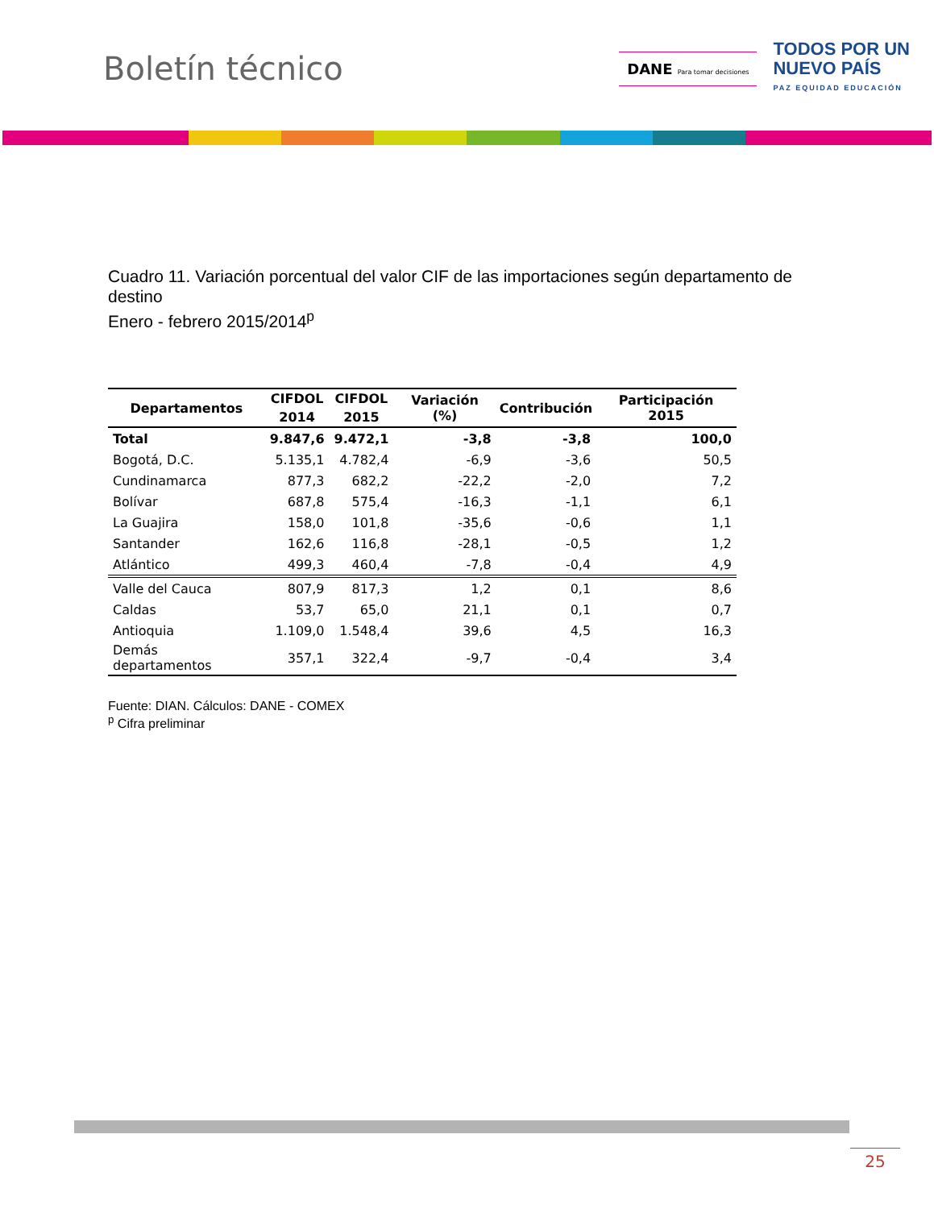Boletín técnico
DANE Para tomar decisiones
TODOS POR UN
NUEVO PAÍS
PAZ EQUIDAD EDUCACIÓN
Cuadro 11. Variación porcentual del valor CIF de las importaciones según departamento de destino
Enero - febrero 2015/2014<sup>p</sup>
| Departamentos | CIFDOL | CIFDOL | Variación (%) | Contribución | Participación 2015 |
| --- | --- | --- | --- | --- | --- |
| | 2014 | 2015 | | | |
| Total | 9.847,6 | 9.472,1 | -3,8 | -3,8 | 100,0 |
| Bogotá, D.C. | 5.135,1 | 4.782,4 | -6,9 | -3,6 | 50,5 |
| Cundinamarca | 877,3 | 682,2 | -22,2 | -2,0 | 7,2 |
| Bolívar | 687,8 | 575,4 | -16,3 | -1,1 | 6,1 |
| La Guajira | 158,0 | 101,8 | -35,6 | -0,6 | 1,1 |
| Santander | 162,6 | 116,8 | -28,1 | -0,5 | 1,2 |
| Atlántico | 499,3 | 460,4 | -7,8 | -0,4 | 4,9 |
| Valle del Cauca | 807,9 | 817,3 | 1,2 | 0,1 | 8,6 |
| Caldas | 53,7 | 65,0 | 21,1 | 0,1 | 0,7 |
| Antioquia | 1.109,0 | 1.548,4 | 39,6 | 4,5 | 16,3 |
| Demás departamentos | 357,1 | 322,4 | -9,7 | -0,4 | 3,4 |
Fuente: DIAN. Cálculos: DANE - COMEX
<sup>p</sup> Cifra preliminar
25